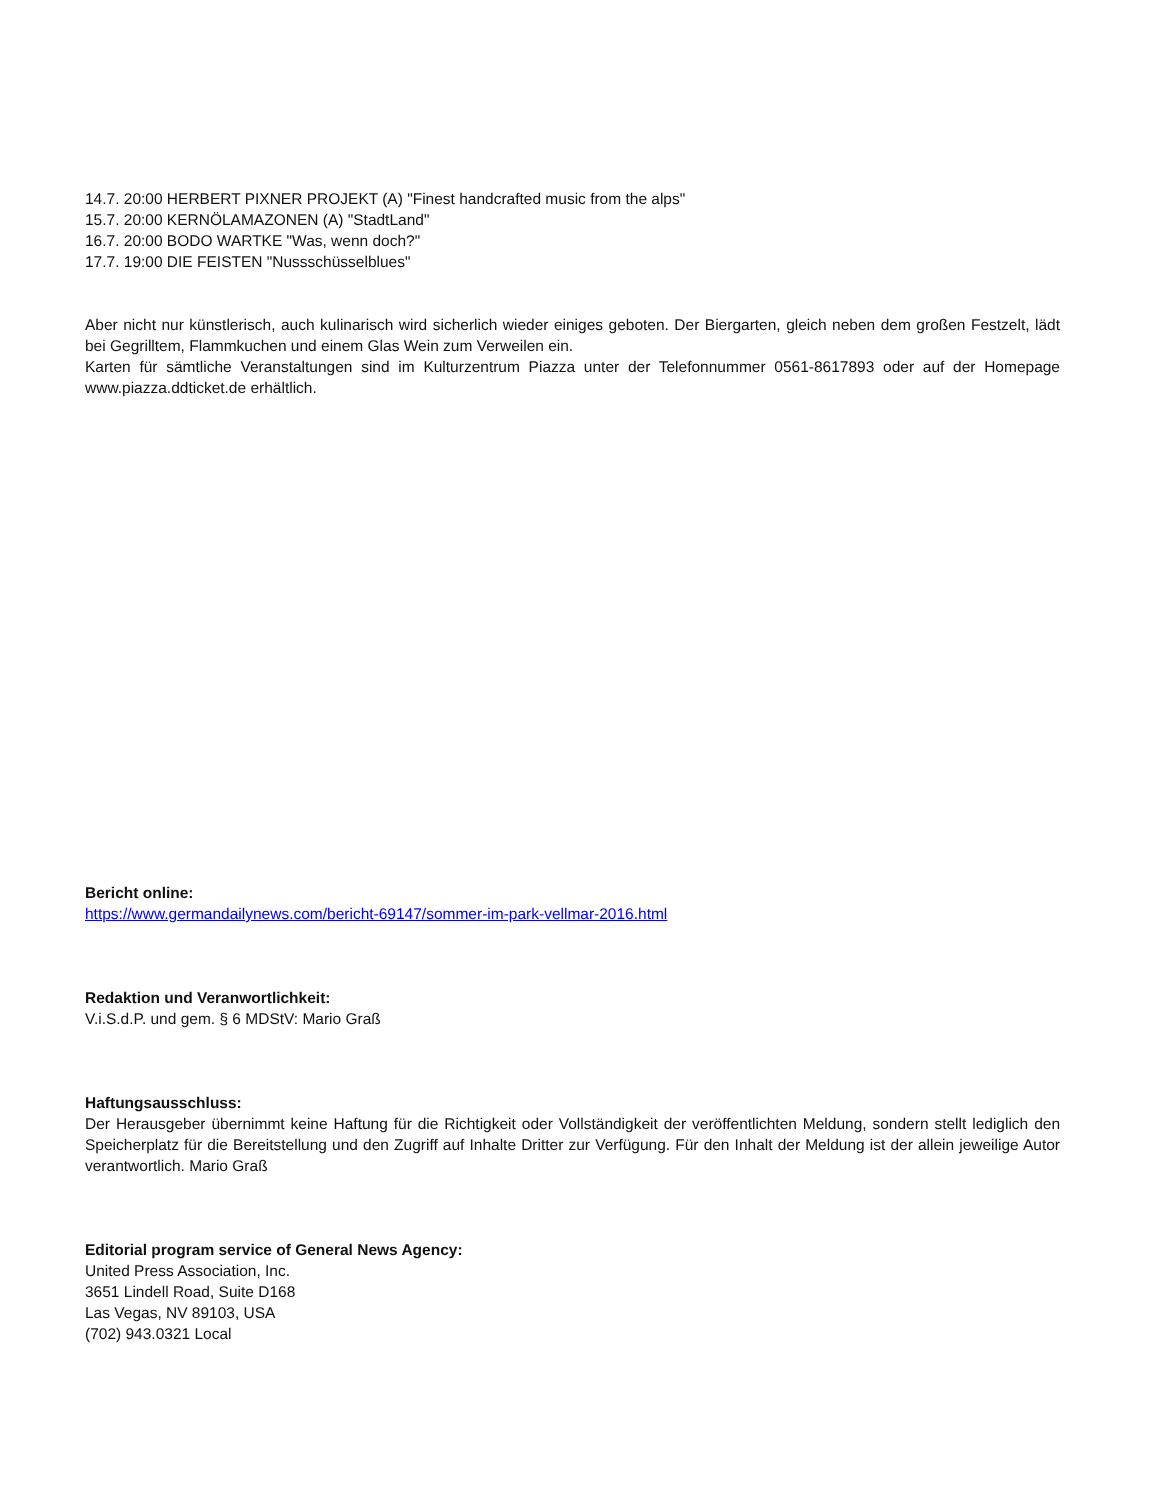14.7. 20:00 HERBERT PIXNER PROJEKT (A) "Finest handcrafted music from the alps"
15.7. 20:00 KERNÖLAMAZONEN (A) "StadtLand"
16.7. 20:00 BODO WARTKE "Was, wenn doch?"
17.7. 19:00 DIE FEISTEN "Nussschüsselblues"
Aber nicht nur künstlerisch, auch kulinarisch wird sicherlich wieder einiges geboten. Der Biergarten, gleich neben dem großen Festzelt, lädt bei Gegrilltem, Flammkuchen und einem Glas Wein zum Verweilen ein.
Karten für sämtliche Veranstaltungen sind im Kulturzentrum Piazza unter der Telefonnummer 0561-8617893 oder auf der Homepage www.piazza.ddticket.de erhältlich.
Bericht online:
https://www.germandailynews.com/bericht-69147/sommer-im-park-vellmar-2016.html
Redaktion und Veranwortlichkeit:
V.i.S.d.P. und gem. § 6 MDStV: Mario Graß
Haftungsausschluss:
Der Herausgeber übernimmt keine Haftung für die Richtigkeit oder Vollständigkeit der veröffentlichten Meldung, sondern stellt lediglich den Speicherplatz für die Bereitstellung und den Zugriff auf Inhalte Dritter zur Verfügung. Für den Inhalt der Meldung ist der allein jeweilige Autor verantwortlich. Mario Graß
Editorial program service of General News Agency:
United Press Association, Inc.
3651 Lindell Road, Suite D168
Las Vegas, NV 89103, USA
(702) 943.0321 Local